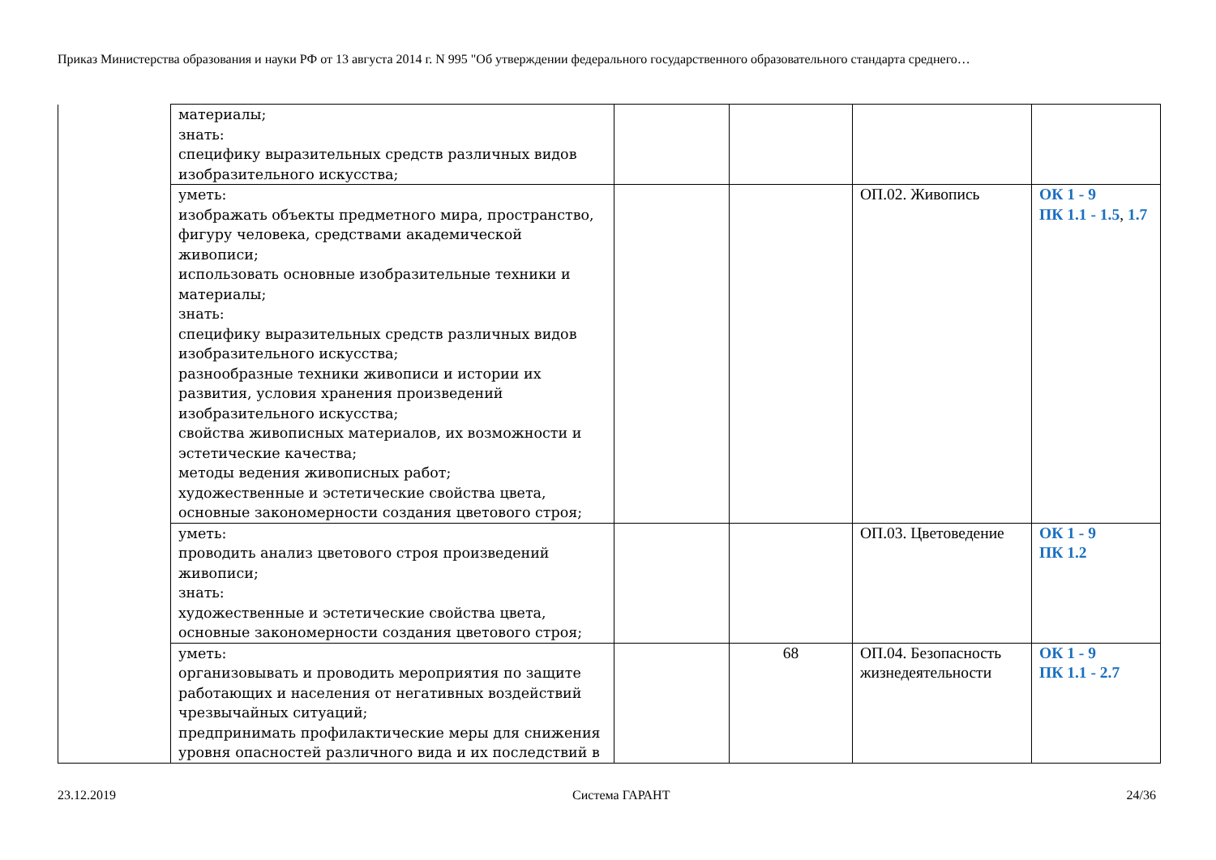Приказ Министерства образования и науки РФ от 13 августа 2014 г. N 995 "Об утверждении федерального государственного образовательного стандарта среднего…
| | материалы; знать: специфику выразительных средств различных видов изобразительного искусства; | | | | |
| | уметь: изображать объекты предметного мира, пространство, фигуру человека, средствами академической живописи; использовать основные изобразительные техники и материалы; знать: специфику выразительных средств различных видов изобразительного искусства; разнообразные техники живописи и истории их развития, условия хранения произведений изобразительного искусства; свойства живописных материалов, их возможности и эстетические качества; методы ведения живописных работ; художественные и эстетические свойства цвета, основные закономерности создания цветового строя; | | | ОП.02. Живопись | ОК 1 - 9 ПК 1.1 - 1.5 , 1.7 |
| | уметь: проводить анализ цветового строя произведений живописи; знать: художественные и эстетические свойства цвета, основные закономерности создания цветового строя; | | | ОП.03. Цветоведение | ОК 1 - 9 ПК 1.2 |
| | уметь: организовывать и проводить мероприятия по защите работающих и населения от негативных воздействий чрезвычайных ситуаций; предпринимать профилактические меры для снижения уровня опасностей различного вида и их последствий в | | 68 | ОП.04. Безопасность жизнедеятельности | ОК 1 - 9 ПК 1.1 - 2.7 |
23.12.2019 Система ГАРАНТ 24/36